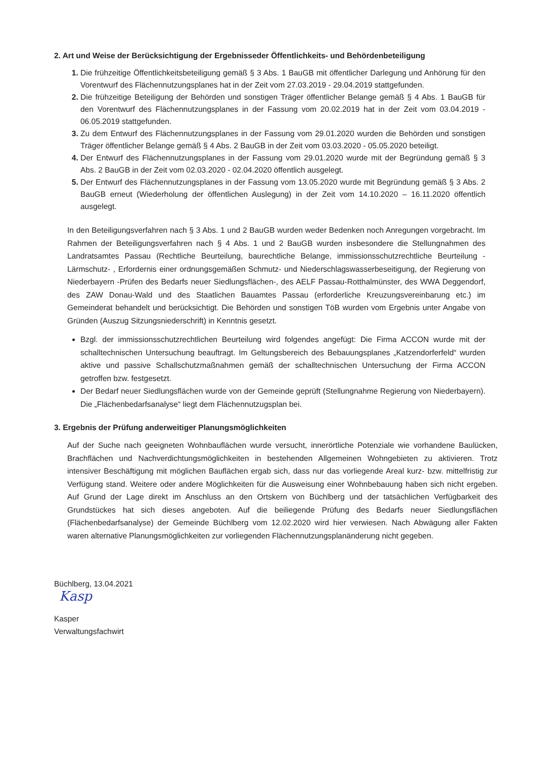2. Art und Weise der Berücksichtigung der Ergebnisseder Öffentlichkeits- und Behördenbeteiligung
Die frühzeitige Öffentlichkeitsbeteiligung gemäß § 3 Abs. 1 BauGB mit öffentlicher Darlegung und Anhörung für den Vorentwurf des Flächennutzungsplanes hat in der Zeit vom 27.03.2019 - 29.04.2019 stattgefunden.
Die frühzeitige Beteiligung der Behörden und sonstigen Träger öffentlicher Belange gemäß § 4 Abs. 1 BauGB für den Vorentwurf des Flächennutzungsplanes in der Fassung vom 20.02.2019 hat in der Zeit vom 03.04.2019 - 06.05.2019 stattgefunden.
Zu dem Entwurf des Flächennutzungsplanes in der Fassung vom 29.01.2020 wurden die Behörden und sonstigen Träger öffentlicher Belange gemäß § 4 Abs. 2 BauGB in der Zeit vom 03.03.2020 - 05.05.2020 beteiligt.
Der Entwurf des Flächennutzungsplanes in der Fassung vom 29.01.2020 wurde mit der Begründung gemäß § 3 Abs. 2 BauGB in der Zeit vom 02.03.2020 - 02.04.2020 öffentlich ausgelegt.
Der Entwurf des Flächennutzungsplanes in der Fassung vom 13.05.2020 wurde mit Begründung gemäß § 3 Abs. 2 BauGB erneut (Wiederholung der öffentlichen Auslegung) in der Zeit vom 14.10.2020 – 16.11.2020 öffentlich ausgelegt.
In den Beteiligungsverfahren nach § 3 Abs. 1 und 2 BauGB wurden weder Bedenken noch Anregungen vorgebracht. Im Rahmen der Beteiligungsverfahren nach § 4 Abs. 1 und 2 BauGB wurden insbesondere die Stellungnahmen des Landratsamtes Passau (Rechtliche Beurteilung, baurechtliche Belange, immissionsschutzrechtliche Beurteilung -Lärmschutz- , Erfordernis einer ordnungsgemäßen Schmutz- und Niederschlagswasserbeseitigung, der Regierung von Niederbayern -Prüfen des Bedarfs neuer Siedlungsflächen-, des AELF Passau-Rotthalmünster, des WWA Deggendorf, des ZAW Donau-Wald und des Staatlichen Bauamtes Passau (erforderliche Kreuzungsvereinbarung etc.) im Gemeinderat behandelt und berücksichtigt. Die Behörden und sonstigen TöB wurden vom Ergebnis unter Angabe von Gründen (Auszug Sitzungsniederschrift) in Kenntnis gesetzt.
Bzgl. der immissionsschutzrechtlichen Beurteilung wird folgendes angefügt: Die Firma ACCON wurde mit der schalltechnischen Untersuchung beauftragt. Im Geltungsbereich des Bebauungsplanes „Katzendorferfeld“ wurden aktive und passive Schallschutzmaßnahmen gemäß der schalltechnischen Untersuchung der Firma ACCON getroffen bzw. festgesetzt.
Der Bedarf neuer Siedlungsflächen wurde von der Gemeinde geprüft (Stellungnahme Regierung von Niederbayern). Die „Flächenbedarfsanalyse“ liegt dem Flächennutzugsplan bei.
3. Ergebnis der Prüfung anderweitiger Planungsmöglichkeiten
Auf der Suche nach geeigneten Wohnbauflächen wurde versucht, innerörtliche Potenziale wie vorhandene Baulücken, Brachflächen und Nachverdichtungsmöglichkeiten in bestehenden Allgemeinen Wohngebieten zu aktivieren. Trotz intensiver Beschäftigung mit möglichen Bauflächen ergab sich, dass nur das vorliegende Areal kurz- bzw. mittelfristig zur Verfügung stand. Weitere oder andere Möglichkeiten für die Ausweisung einer Wohnbebauung haben sich nicht ergeben. Auf Grund der Lage direkt im Anschluss an den Ortskern von Büchlberg und der tatsächlichen Verfügbarkeit des Grundstückes hat sich dieses angeboten. Auf die beiliegende Prüfung des Bedarfs neuer Siedlungsflächen (Flächenbedarfsanalyse) der Gemeinde Büchlberg vom 12.02.2020 wird hier verwiesen. Nach Abwägung aller Fakten waren alternative Planungsmöglichkeiten zur vorliegenden Flächennutzungsplanänderung nicht gegeben.
Büchlberg, 13.04.2021
Kasp
Kasper
Verwaltungsfachwirt